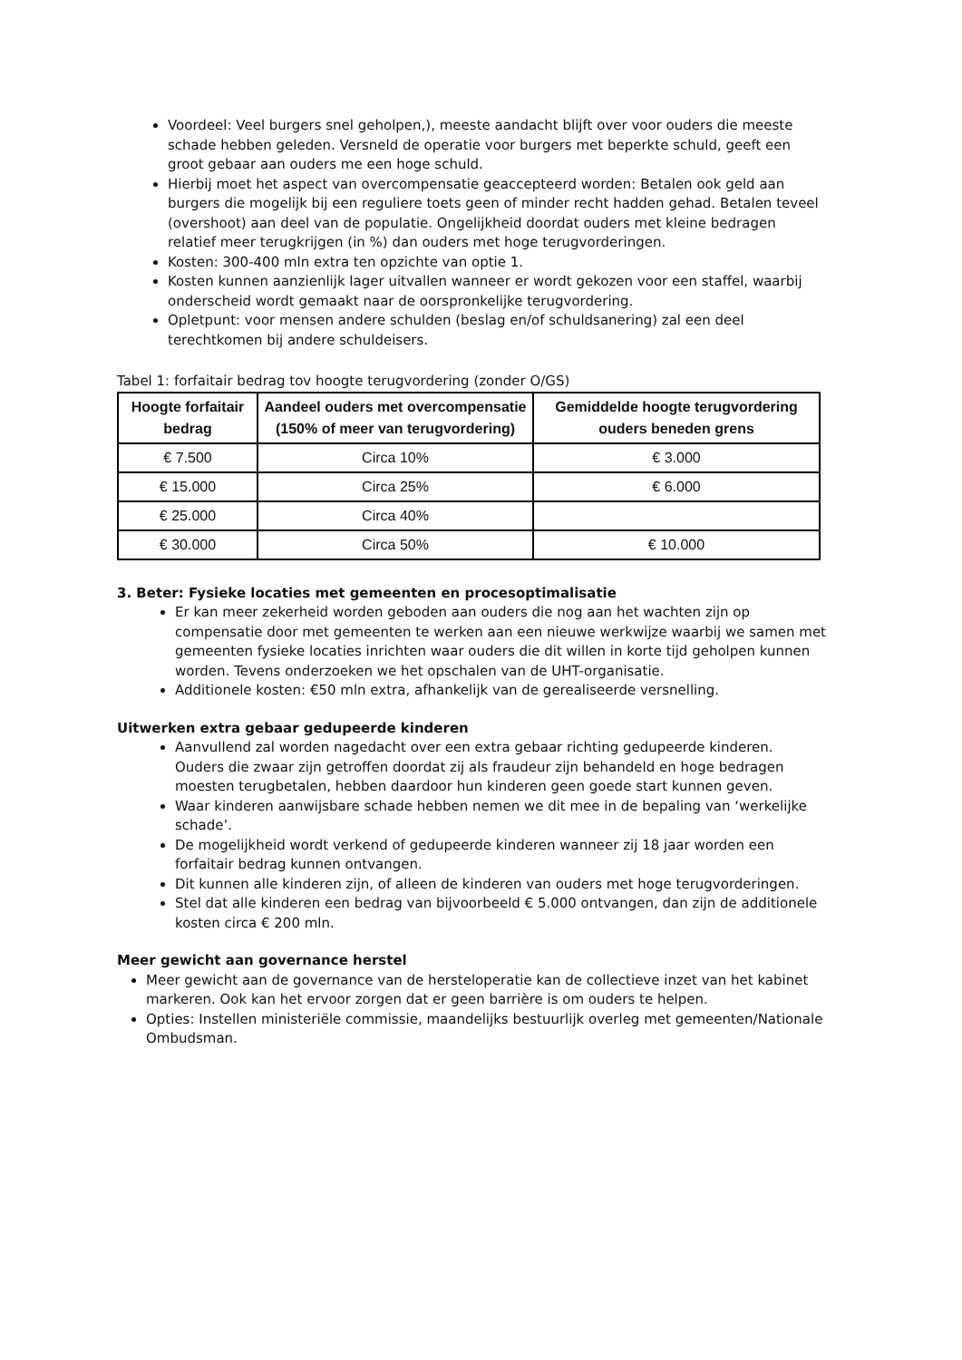Voordeel: Veel burgers snel geholpen,), meeste aandacht blijft over voor ouders die meeste schade hebben geleden. Versneld de operatie voor burgers met beperkte schuld, geeft een groot gebaar aan ouders me een hoge schuld.
Hierbij moet het aspect van overcompensatie geaccepteerd worden: Betalen ook geld aan burgers die mogelijk bij een reguliere toets geen of minder recht hadden gehad. Betalen teveel (overshoot) aan deel van de populatie. Ongelijkheid doordat ouders met kleine bedragen relatief meer terugkrijgen (in %) dan ouders met hoge terugvorderingen.
Kosten: 300-400 mln extra ten opzichte van optie 1.
Kosten kunnen aanzienlijk lager uitvallen wanneer er wordt gekozen voor een staffel, waarbij onderscheid wordt gemaakt naar de oorspronkelijke terugvordering.
Opletpunt: voor mensen andere schulden (beslag en/of schuldsanering) zal een deel terechtkomen bij andere schuldeisers.
Tabel 1: forfaitair bedrag tov hoogte terugvordering (zonder O/GS)
| Hoogte forfaitair bedrag | Aandeel ouders met overcompensatie (150% of meer van terugvordering) | Gemiddelde hoogte terugvordering ouders beneden grens |
| --- | --- | --- |
| € 7.500 | Circa 10% | € 3.000 |
| € 15.000 | Circa 25% | € 6.000 |
| € 25.000 | Circa 40% | |
| € 30.000 | Circa 50% | € 10.000 |
3. Beter: Fysieke locaties met gemeenten en procesoptimalisatie
Er kan meer zekerheid worden geboden aan ouders die nog aan het wachten zijn op compensatie door met gemeenten te werken aan een nieuwe werkwijze waarbij we samen met gemeenten fysieke locaties inrichten waar ouders die dit willen in korte tijd geholpen kunnen worden. Tevens onderzoeken we het opschalen van de UHT-organisatie.
Additionele kosten: €50 mln extra, afhankelijk van de gerealiseerde versnelling.
Uitwerken extra gebaar gedupeerde kinderen
Aanvullend zal worden nagedacht over een extra gebaar richting gedupeerde kinderen. Ouders die zwaar zijn getroffen doordat zij als fraudeur zijn behandeld en hoge bedragen moesten terugbetalen, hebben daardoor hun kinderen geen goede start kunnen geven.
Waar kinderen aanwijsbare schade hebben nemen we dit mee in de bepaling van ‘werkelijke schade’.
De mogelijkheid wordt verkend of gedupeerde kinderen wanneer zij 18 jaar worden een forfaitair bedrag kunnen ontvangen.
Dit kunnen alle kinderen zijn, of alleen de kinderen van ouders met hoge terugvorderingen.
Stel dat alle kinderen een bedrag van bijvoorbeeld € 5.000 ontvangen, dan zijn de additionele kosten circa € 200 mln.
Meer gewicht aan governance herstel
Meer gewicht aan de governance van de hersteloperatie kan de collectieve inzet van het kabinet markeren. Ook kan het ervoor zorgen dat er geen barrière is om ouders te helpen.
Opties: Instellen ministeriële commissie, maandelijks bestuurlijk overleg met gemeenten/Nationale Ombudsman.